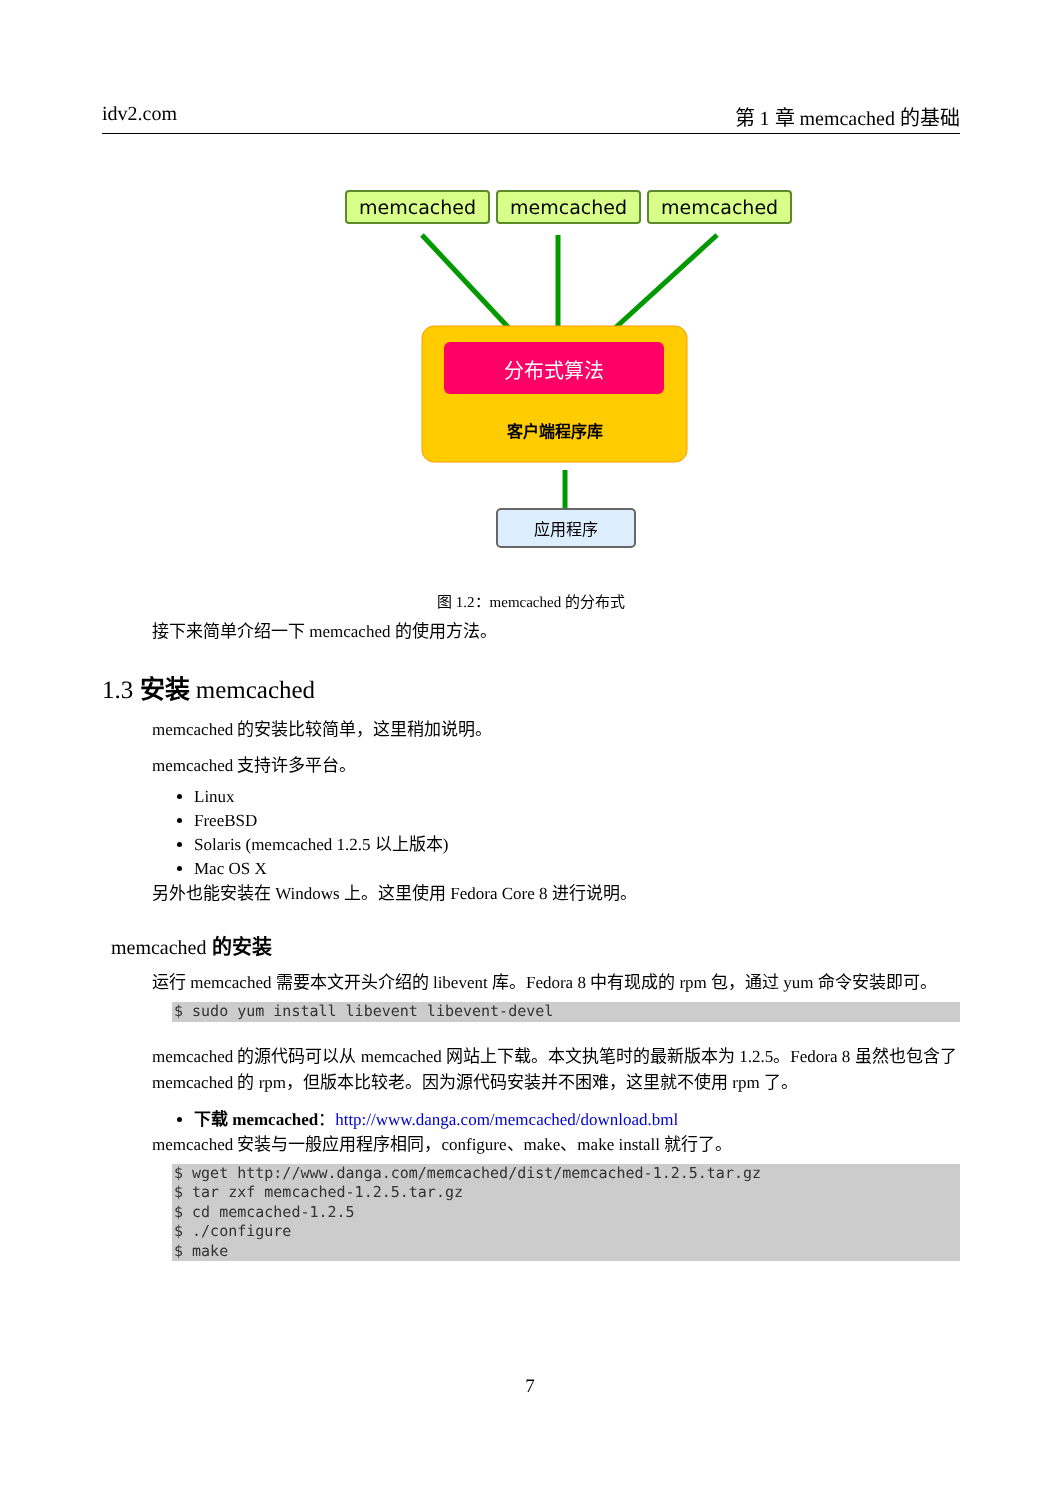idv2.com 第 1 章 memcached 的基础
memcached memcached memcached
分布式算法
客户端程序库
应用程序
图 1.2：memcached 的分布式
接下来简单介绍一下 memcached 的使用方法。
1.3 安装 memcached
memcached 的安装比较简单，这里稍加说明。
memcached 支持许多平台。
Linux
FreeBSD
Solaris (memcached 1.2.5 以上版本)
Mac OS X
另外也能安装在 Windows 上。这里使用 Fedora Core 8 进行说明。
memcached 的安装
运行 memcached 需要本文开头介绍的 libevent 库。Fedora 8 中有现成的 rpm 包，通过 yum 命令安装即可。
$ sudo yum install libevent libevent-devel
memcached 的源代码可以从 memcached 网站上下载。本文执笔时的最新版本为 1.2.5。Fedora 8 虽然也包含了 memcached 的 rpm，但版本比较老。因为源代码安装并不困难，这里就不使用 rpm 了。
下载 memcached：http://www.danga.com/memcached/download.bml
memcached 安装与一般应用程序相同，configure、make、make install 就行了。
$ wget http://www.danga.com/memcached/dist/memcached-1.2.5.tar.gz
$ tar zxf memcached-1.2.5.tar.gz
$ cd memcached-1.2.5
$ ./configure
$ make
7